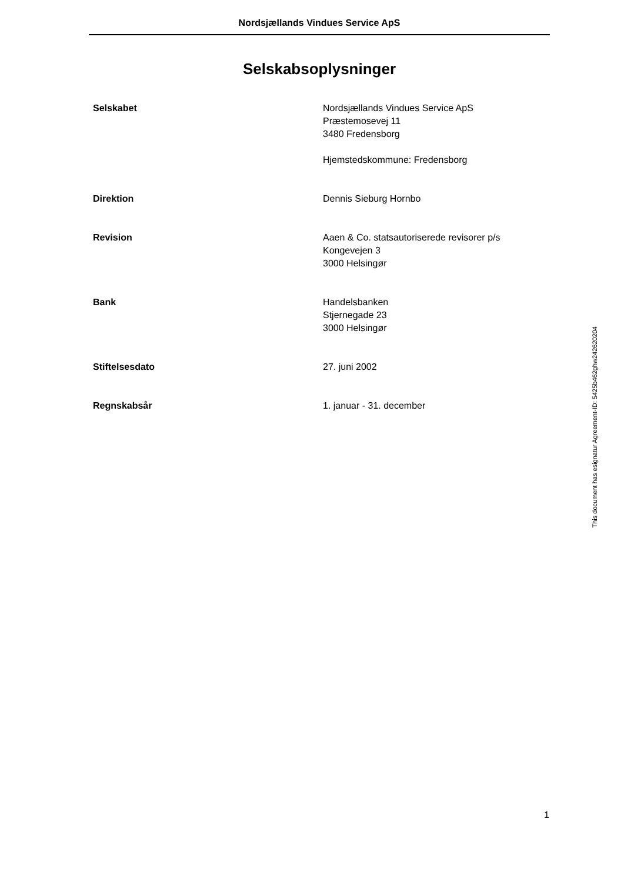Nordsjællands Vindues Service ApS
Selskabsoplysninger
| Selskabet | Nordsjællands Vindues Service ApS Præstemosevej 11 3480 Fredensborg Hjemstedskommune: Fredensborg |
| Direktion | Dennis Sieburg Hornbo |
| Revision | Aaen & Co. statsautoriserede revisorer p/s Kongevejen 3 3000 Helsingør |
| Bank | Handelsbanken Stjernegade 23 3000 Helsingør |
| Stiftelsesdato | 27. juni 2002 |
| Regnskabsår | 1. januar - 31. december |
This document has esignatur Agreement-ID: 5425b462ghw242620204
1